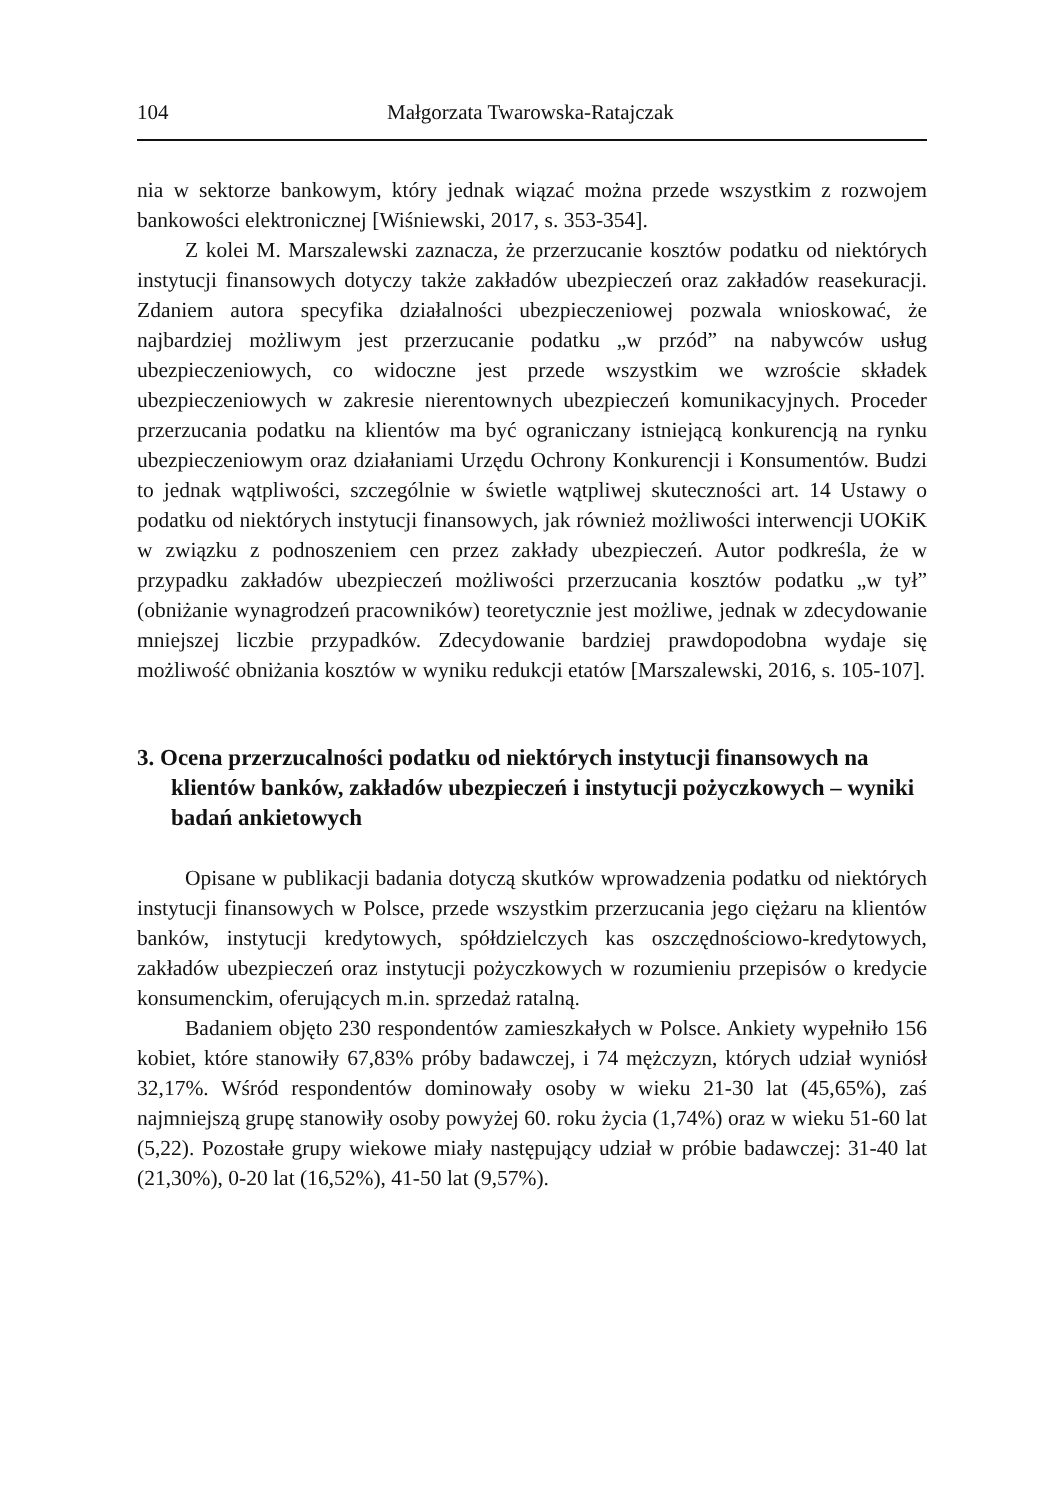104 Małgorzata Twarowska-Ratajczak
nia w sektorze bankowym, który jednak wiązać można przede wszystkim z rozwojem bankowości elektronicznej [Wiśniewski, 2017, s. 353-354].
Z kolei M. Marszalewski zaznacza, że przerzucanie kosztów podatku od niektórych instytucji finansowych dotyczy także zakładów ubezpieczeń oraz zakładów reasekuracji. Zdaniem autora specyfika działalności ubezpieczeniowej pozwala wnioskować, że najbardziej możliwym jest przerzucanie podatku „w przód” na nabywców usług ubezpieczeniowych, co widoczne jest przede wszystkim we wzroście składek ubezpieczeniowych w zakresie nierentownych ubezpieczeń komunikacyjnych. Proceder przerzucania podatku na klientów ma być ograniczany istniejącą konkurencją na rynku ubezpieczeniowym oraz działaniami Urzędu Ochrony Konkurencji i Konsumentów. Budzi to jednak wątpliwości, szczególnie w świetle wątpliwej skuteczności art. 14 Ustawy o podatku od niektórych instytucji finansowych, jak również możliwości interwencji UOKiK w związku z podnoszeniem cen przez zakłady ubezpieczeń. Autor podkreśla, że w przypadku zakładów ubezpieczeń możliwości przerzucania kosztów podatku „w tył” (obniżanie wynagrodzeń pracowników) teoretycznie jest możliwe, jednak w zdecydowanie mniejszej liczbie przypadków. Zdecydowanie bardziej prawdopodobna wydaje się możliwość obniżania kosztów w wyniku redukcji etatów [Marszalewski, 2016, s. 105-107].
3. Ocena przerzucalności podatku od niektórych instytucji finansowych na klientów banków, zakładów ubezpieczeń i instytucji pożyczkowych – wyniki badań ankietowych
Opisane w publikacji badania dotyczą skutków wprowadzenia podatku od niektórych instytucji finansowych w Polsce, przede wszystkim przerzucania jego ciężaru na klientów banków, instytucji kredytowych, spółdzielczych kas oszczędnościowo-kredytowych, zakładów ubezpieczeń oraz instytucji pożyczkowych w rozumieniu przepisów o kredycie konsumenckim, oferujących m.in. sprzedaż ratalną.
Badaniem objęto 230 respondentów zamieszkałych w Polsce. Ankiety wypełniło 156 kobiet, które stanowiły 67,83% próby badawczej, i 74 mężczyzn, których udział wyniósł 32,17%. Wśród respondentów dominowały osoby w wieku 21-30 lat (45,65%), zaś najmniejszą grupę stanowiły osoby powyżej 60. roku życia (1,74%) oraz w wieku 51-60 lat (5,22). Pozostałe grupy wiekowe miały następujący udział w próbie badawczej: 31-40 lat (21,30%), 0-20 lat (16,52%), 41-50 lat (9,57%).